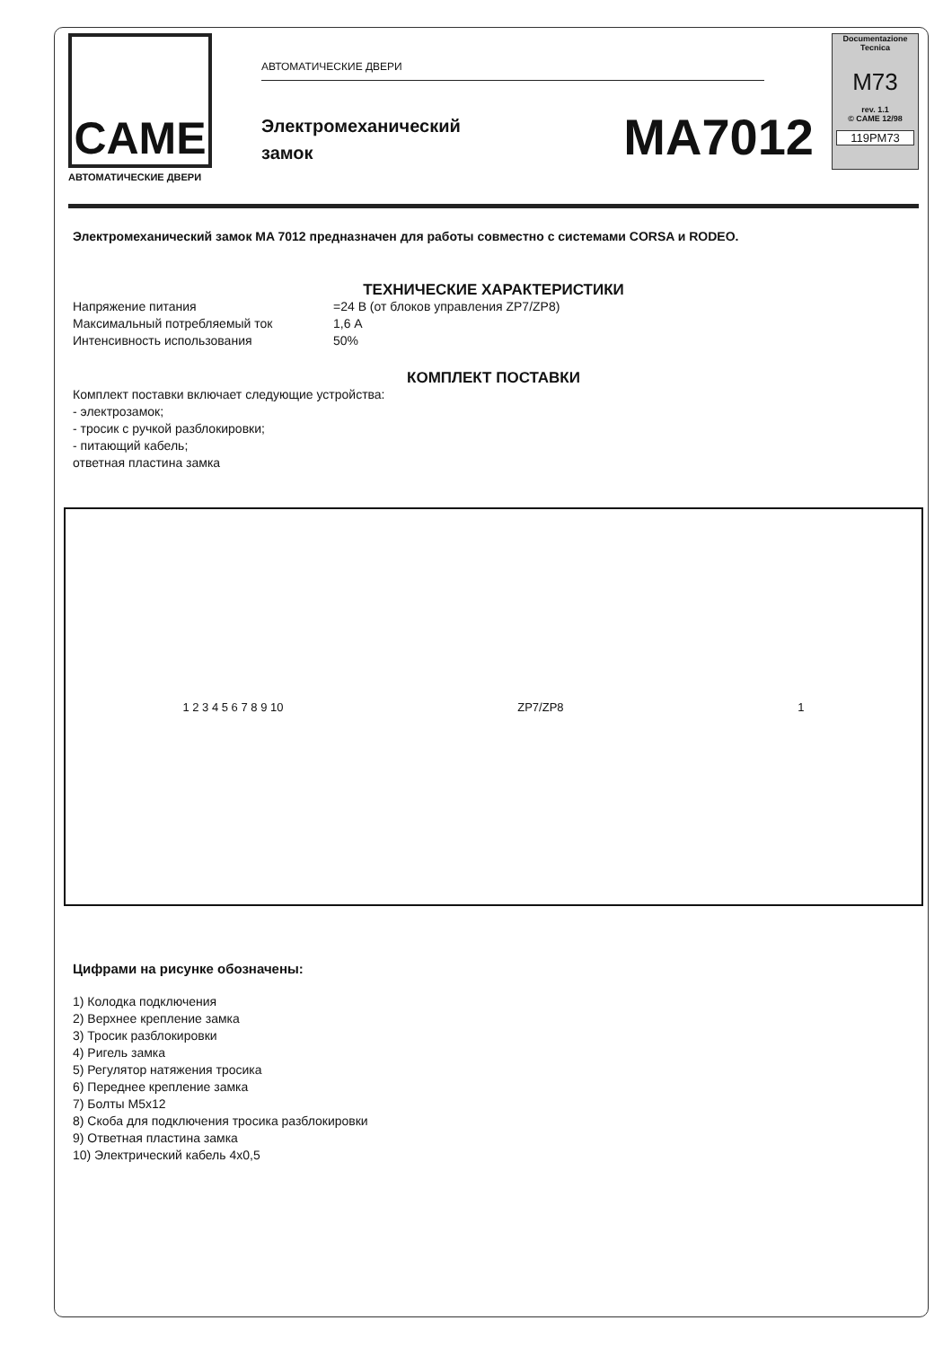CAME
АВТОМАТИЧЕСКИЕ ДВЕРИ
АВТОМАТИЧЕСКИЕ ДВЕРИ
Электромеханический
замок
MA7012
Documentazione
Tecnica
M73
rev. 1.1
© CAME 12/98
119PM73
Электромеханический замок MA 7012 предназначен для работы совместно с системами CORSA и RODEO.
ТЕХНИЧЕСКИЕ ХАРАКТЕРИСТИКИ
Напряжение питания =24 В (от блоков управления ZP7/ZP8)
Максимальный потребляемый ток 1,6 А
Интенсивность использования 50%
КОМПЛЕКТ ПОСТАВКИ
Комплект поставки включает следующие устройства:
- электрозамок;
- тросик с ручкой разблокировки;
- питающий кабель;
ответная пластина замка
1 2 3 4 5 6 7 8 9 10 ZP7/ZP8 1
Цифрами на рисунке обозначены:
1) Колодка подключения
2) Верхнее крепление замка
3) Тросик разблокировки
4) Ригель замка
5) Регулятор натяжения тросика
6) Переднее крепление замка
7) Болты M5x12
8) Скоба для подключения тросика разблокировки
9) Ответная пластина замка
10) Электрический кабель 4x0,5